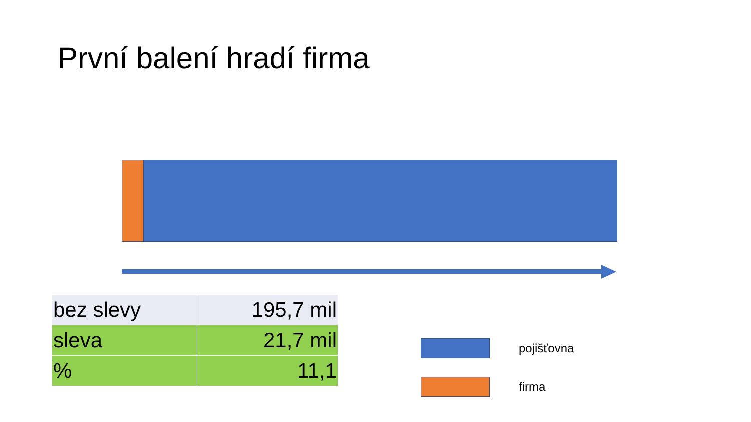První balení hradí firma
| bez slevy | 195,7 mil |
| sleva | 21,7 mil |
| % | 11,1 |
pojišťovna
firma